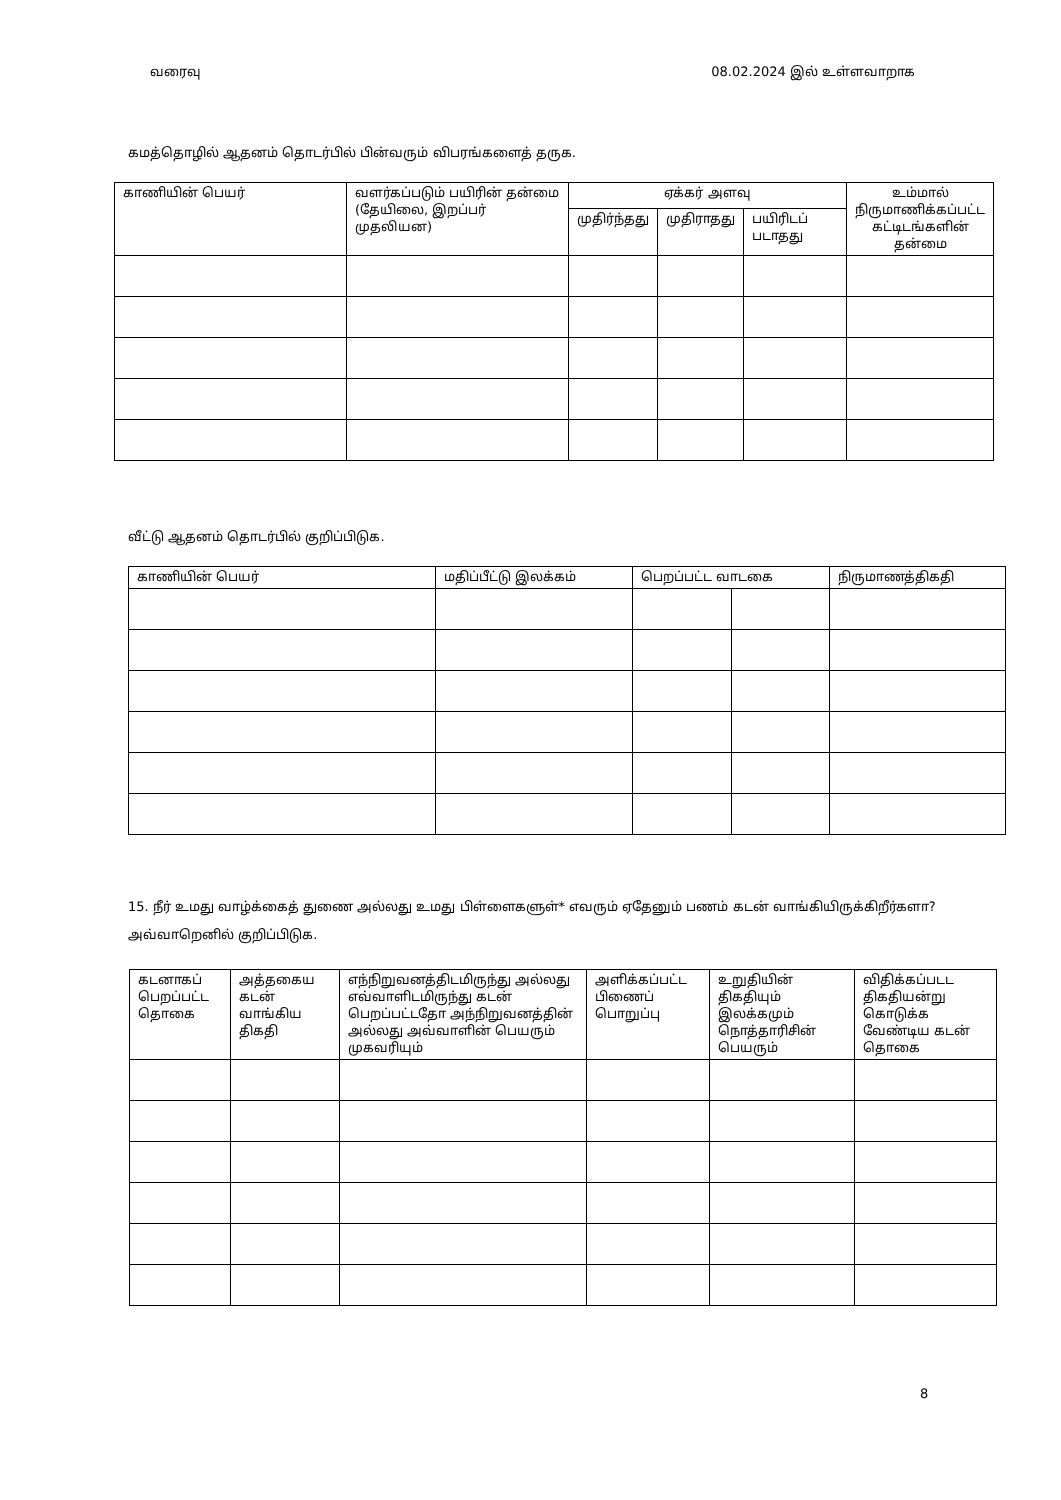வரைவு 08.02.2024 இல் உள்ளவாறாக
கமத்தொழில் ஆதனம் தொடர்பில் பின்வரும் விபரங்களைத் தருக.
| காணியின் பெயர் | வளர்கப்படும் பயிரின் தன்மை (தேயிலை, இறப்பர் முதலியன) | ஏக்கர் அளவு | | | உம்மால் நிருமாணிக்கப்பட்ட கட்டிடங்களின் தன்மை |
| --- | --- | --- | --- | --- | --- |
| | | முதிர்ந்தது | முதிராதது | பயிரிடப் படாதது | |
வீட்டு ஆதனம் தொடர்பில் குறிப்பிடுக.
| காணியின் பெயர் | மதிப்பீட்டு இலக்கம் | பெறப்பட்ட வாடகை | | நிருமாணத்திகதி |
| --- | --- | --- | --- | --- |
15. நீர் உமது வாழ்க்கைத் துணை அல்லது உமது பிள்ளைகளுள்* எவரும் ஏதேனும் பணம் கடன் வாங்கியிருக்கிறீர்களா? அவ்வாறெனில் குறிப்பிடுக.
| கடனாகப் பெறப்பட்ட தொகை | அத்தகைய கடன் வாங்கிய திகதி | எந்நிறுவனத்திடமிருந்து அல்லது எவ்வாளிடமிருந்து கடன் பெறப்பட்டதோ அந்நிறுவனத்தின் அல்லது அவ்வாளின் பெயரும் முகவரியும் | அளிக்கப்பட்ட பிணைப் பொறுப்பு | உறுதியின் திகதியும் இலக்கமும் நொத்தாரிசின் பெயரும் | விதிக்கப்படட திகதியன்று கொடுக்க வேண்டிய கடன் தொகை |
| --- | --- | --- | --- | --- | --- |
8